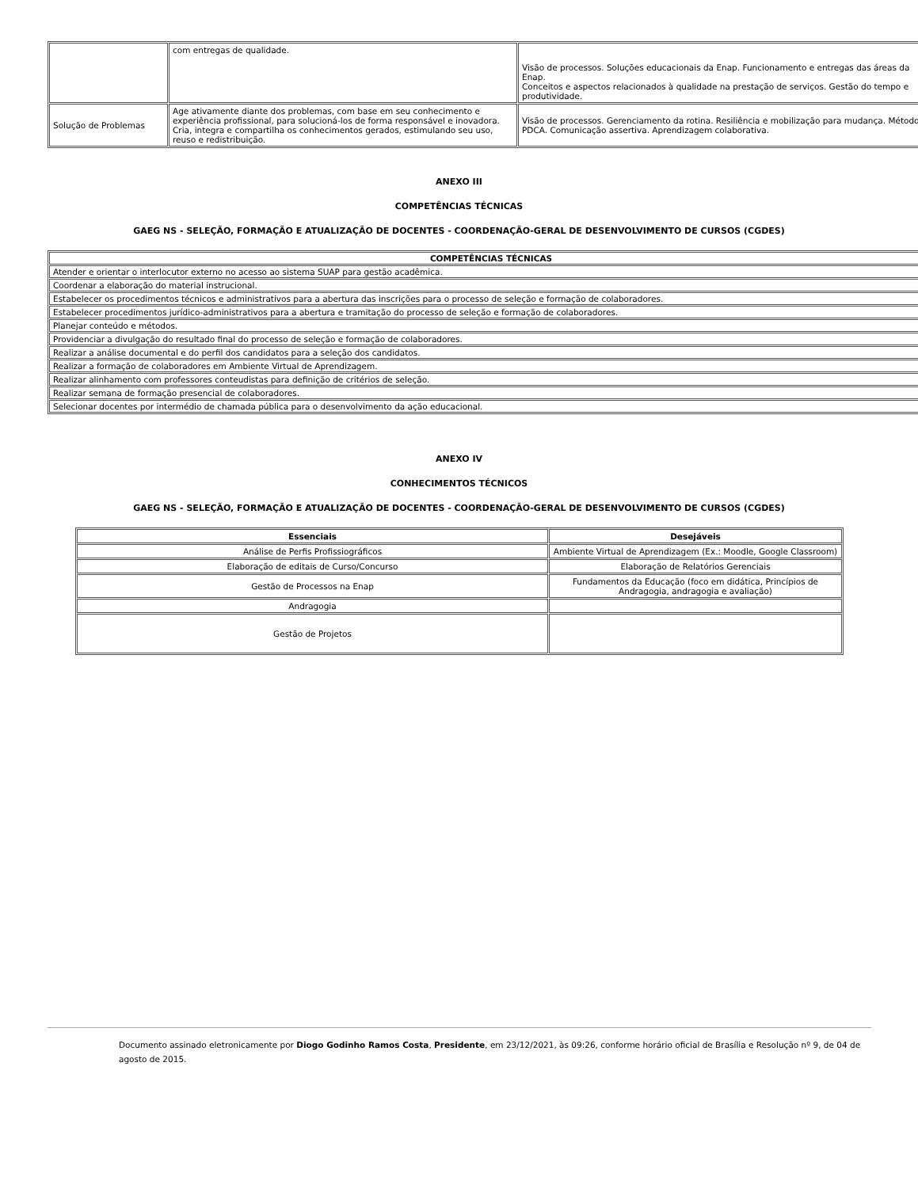| | com entregas de qualidade. | Visão de processos. Soluções educacionais da Enap. Funcionamento e entregas das áreas da Enap. Conceitos e aspectos relacionados à qualidade na prestação de serviços. Gestão do tempo e produtividade. |
| Solução de Problemas | Age ativamente diante dos problemas, com base em seu conhecimento e experiência profissional, para solucioná-los de forma responsável e inovadora. Cria, integra e compartilha os conhecimentos gerados, estimulando seu uso, reuso e redistribuição. | Visão de processos. Gerenciamento da rotina. Resiliência e mobilização para mudança. Método PDCA. Comunicação assertiva. Aprendizagem colaborativa. |
ANEXO III
COMPETÊNCIAS TÉCNICAS
GAEG NS - SELEÇÃO, FORMAÇÃO E ATUALIZAÇÃO DE DOCENTES - COORDENAÇÃO-GERAL DE DESENVOLVIMENTO DE CURSOS (CGDES)
| COMPETÊNCIAS TÉCNICAS |
| --- |
| Atender e orientar o interlocutor externo no acesso ao sistema SUAP para gestão acadêmica. |
| Coordenar a elaboração do material instrucional. |
| Estabelecer os procedimentos técnicos e administrativos para a abertura das inscrições para o processo de seleção e formação de colaboradores. |
| Estabelecer procedimentos jurídico-administrativos para a abertura e tramitação do processo de seleção e formação de colaboradores. |
| Planejar conteúdo e métodos. |
| Providenciar a divulgação do resultado final do processo de seleção e formação de colaboradores. |
| Realizar a análise documental e do perfil dos candidatos para a seleção dos candidatos. |
| Realizar a formação de colaboradores em Ambiente Virtual de Aprendizagem. |
| Realizar alinhamento com professores conteudistas para definição de critérios de seleção. |
| Realizar semana de formação presencial de colaboradores. |
| Selecionar docentes por intermédio de chamada pública para o desenvolvimento da ação educacional. |
ANEXO IV
CONHECIMENTOS TÉCNICOS
GAEG NS - SELEÇÃO, FORMAÇÃO E ATUALIZAÇÃO DE DOCENTES - COORDENAÇÃO-GERAL DE DESENVOLVIMENTO DE CURSOS (CGDES)
| Essenciais | Desejáveis |
| --- | --- |
| Análise de Perfis Profissiográficos | Ambiente Virtual de Aprendizagem (Ex.: Moodle, Google Classroom) |
| Elaboração de editais de Curso/Concurso | Elaboração de Relatórios Gerenciais |
| Gestão de Processos na Enap | Fundamentos da Educação (foco em didática, Princípios de Andragogia, andragogia e avaliação) |
| Andragogia | |
| Gestão de Projetos | |
Documento assinado eletronicamente por Diogo Godinho Ramos Costa, Presidente, em 23/12/2021, às 09:26, conforme horário oficial de Brasília e Resolução nº 9, de 04 de agosto de 2015.